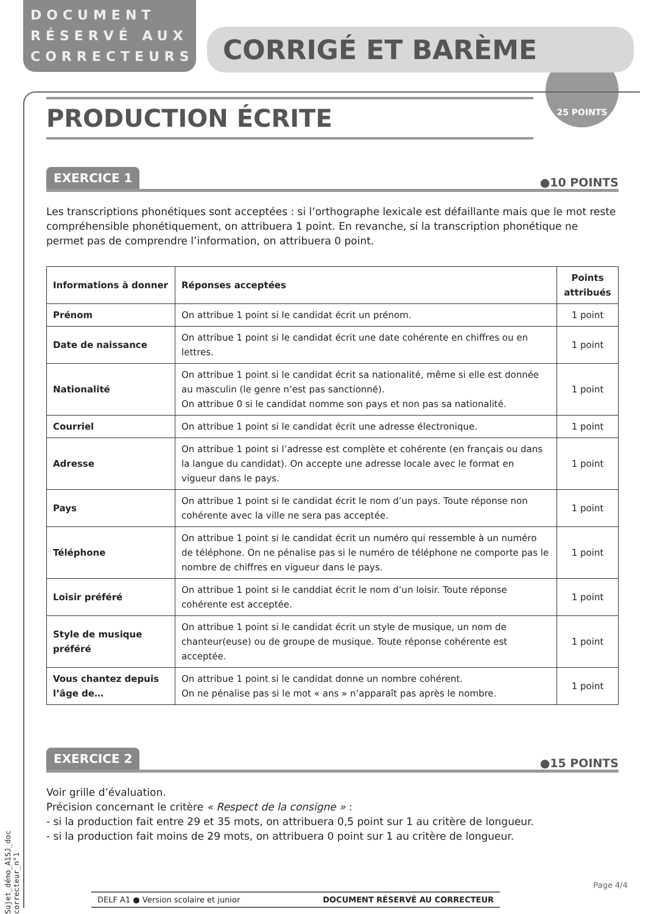DOCUMENT RÉSERVÉ AUX CORRECTEURS
CORRIGÉ ET BARÈME
25 POINTS
PRODUCTION ÉCRITE
EXERCICE 1 ●10 POINTS
Les transcriptions phonétiques sont acceptées : si l’orthographe lexicale est défaillante mais que le mot reste compréhensible phonétiquement, on attribuera 1 point. En revanche, si la transcription phonétique ne permet pas de comprendre l’information, on attribuera 0 point.
| Informations à donner | Réponses acceptées | Points attribués |
| --- | --- | --- |
| Prénom | On attribue 1 point si le candidat écrit un prénom. | 1 point |
| Date de naissance | On attribue 1 point si le candidat écrit une date cohérente en chiffres ou en lettres. | 1 point |
| Nationalité | On attribue 1 point si le candidat écrit sa nationalité, même si elle est donnée au masculin (le genre n’est pas sanctionné). On attribue 0 si le candidat nomme son pays et non pas sa nationalité. | 1 point |
| Courriel | On attribue 1 point si le candidat écrit une adresse électronique. | 1 point |
| Adresse | On attribue 1 point si l’adresse est complète et cohérente (en français ou dans la langue du candidat). On accepte une adresse locale avec le format en vigueur dans le pays. | 1 point |
| Pays | On attribue 1 point si le candidat écrit le nom d’un pays. Toute réponse non cohérente avec la ville ne sera pas acceptée. | 1 point |
| Téléphone | On attribue 1 point si le candidat écrit un numéro qui ressemble à un numéro de téléphone. On ne pénalise pas si le numéro de téléphone ne comporte pas le nombre de chiffres en vigueur dans le pays. | 1 point |
| Loisir préféré | On attribue 1 point si le canddiat écrit le nom d’un loisir. Toute réponse cohérente est acceptée. | 1 point |
| Style de musique préféré | On attribue 1 point si le candidat écrit un style de musique, un nom de chanteur(euse) ou de groupe de musique. Toute réponse cohérente est acceptée. | 1 point |
| Vous chantez depuis l’âge de… | On attribue 1 point si le candidat donne un nombre cohérent. On ne pénalise pas si le mot « ans » n’apparaît pas après le nombre. | 1 point |
EXERCICE 2 ●15 POINTS
Voir grille d’évaluation.
Précision concernant le critère « Respect de la consigne » :
- si la production fait entre 29 et 35 mots, on attribuera 0,5 point sur 1 au critère de longueur.
- si la production fait moins de 29 mots, on attribuera 0 point sur 1 au critère de longueur.
Sujet_démo_A1SJ_doc correcteur_n°1
Page 4/4
DELF A1 ● Version scolaire et junior DOCUMENT RÉSERVÉ AU CORRECTEUR